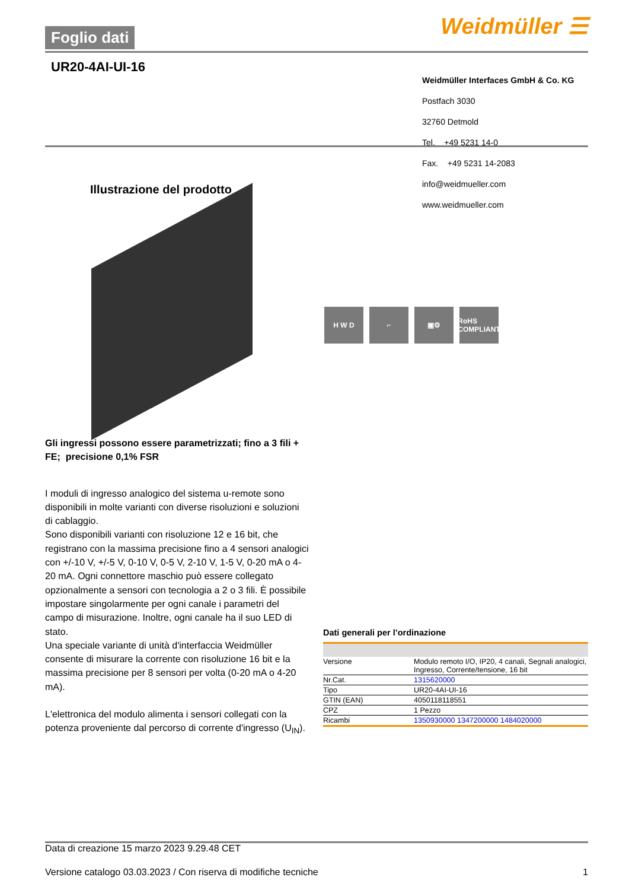Foglio dati Weidmüller ☰
UR20-4AI-UI-16
Weidmüller Interfaces GmbH & Co. KG
Postfach 3030
32760 Detmold
Tel. +49 5231 14-0
Fax. +49 5231 14-2083
info@weidmueller.com
www.weidmueller.com
Illustrazione del prodotto
H W D ⌐ ▣⚙ RoHS COMPLIANT
Gli ingressi possono essere parametrizzati; fino a 3 fili + FE; precisione 0,1% FSR
I moduli di ingresso analogico del sistema u-remote sono disponibili in molte varianti con diverse risoluzioni e soluzioni di cablaggio.
Sono disponibili varianti con risoluzione 12 e 16 bit, che registrano con la massima precisione fino a 4 sensori analogici con +/-10 V, +/-5 V, 0-10 V, 0-5 V, 2-10 V, 1-5 V, 0-20 mA o 4-20 mA. Ogni connettore maschio può essere collegato opzionalmente a sensori con tecnologia a 2 o 3 fili. È possibile impostare singolarmente per ogni canale i parametri del campo di misurazione. Inoltre, ogni canale ha il suo LED di stato.
Una speciale variante di unità d'interfaccia Weidmüller consente di misurare la corrente con risoluzione 16 bit e la massima precisione per 8 sensori per volta (0-20 mA o 4-20 mA).
L'elettronica del modulo alimenta i sensori collegati con la potenza proveniente dal percorso di corrente d'ingresso (U<sub>IN</sub>).
Dati generali per l’ordinazione
| Versione | Modulo remoto I/O, IP20, 4 canali, Segnali analogici, Ingresso, Corrente/tensione, 16 bit |
| Nr.Cat. | 1315620000 |
| Tipo | UR20-4AI-UI-16 |
| GTIN (EAN) | 4050118118551 |
| CPZ | 1 Pezzo |
| Ricambi | 1350930000 1347200000 1484020000 |
Data di creazione 15 marzo 2023 9.29.48 CET
Versione catalogo 03.03.2023 / Con riserva di modifiche tecniche 1